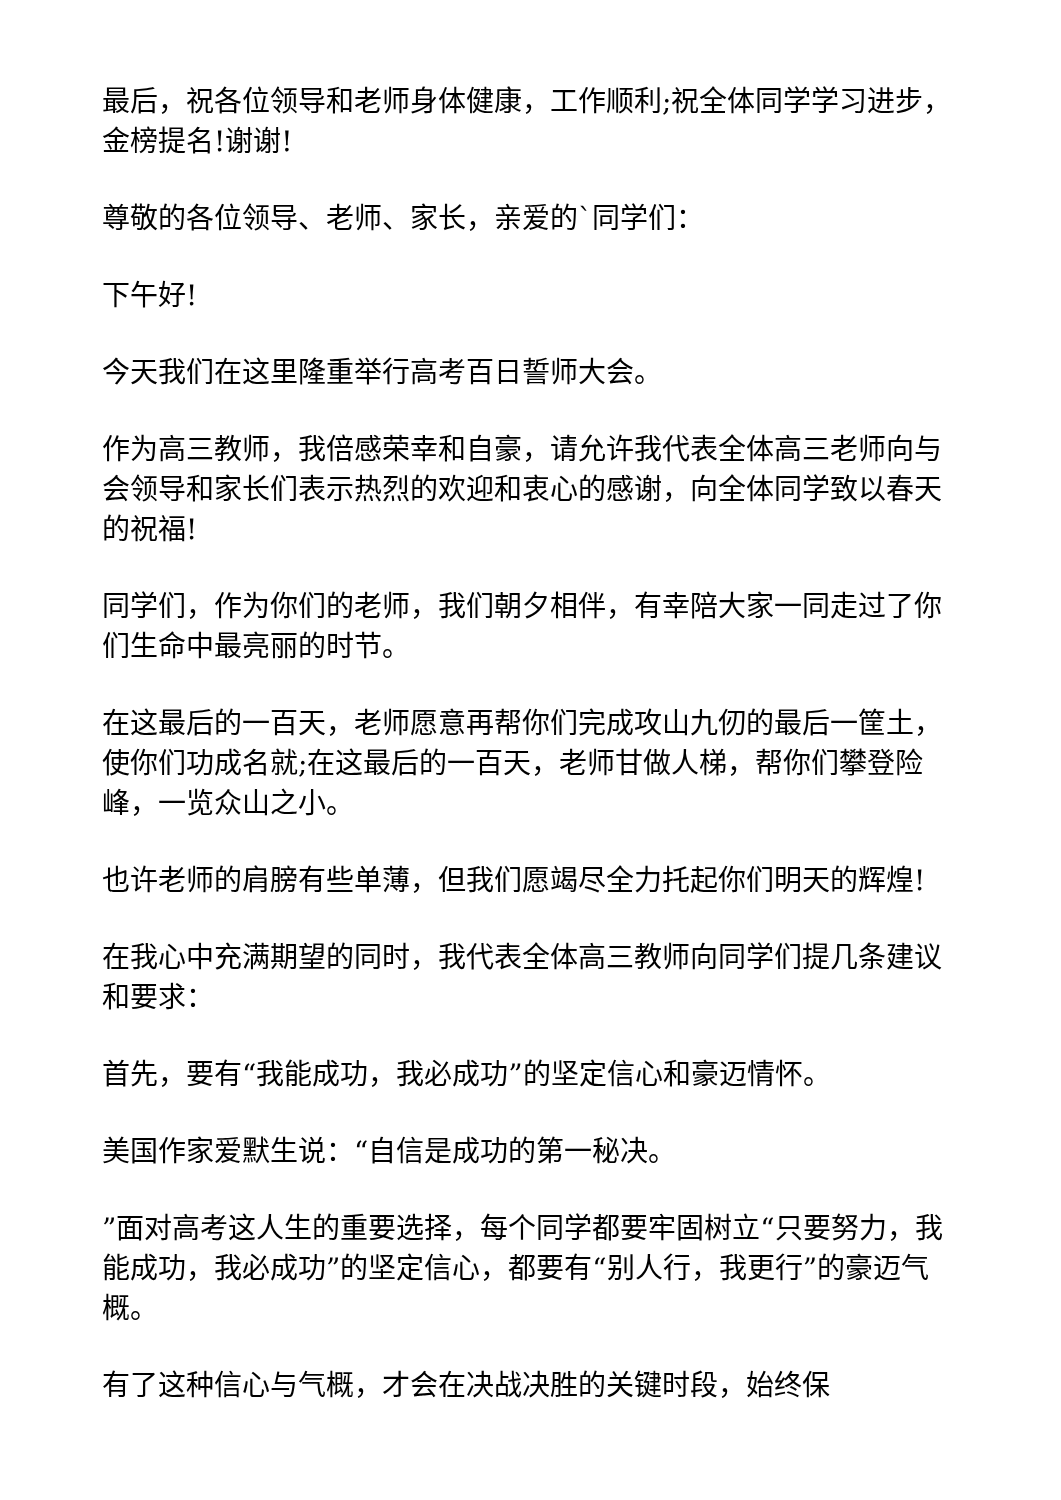最后，祝各位领导和老师身体健康，工作顺利;祝全体同学学习进步，金榜提名!谢谢!
尊敬的各位领导、老师、家长，亲爱的`同学们：
下午好!
今天我们在这里隆重举行高考百日誓师大会。
作为高三教师，我倍感荣幸和自豪，请允许我代表全体高三老师向与会领导和家长们表示热烈的欢迎和衷心的感谢，向全体同学致以春天的祝福!
同学们，作为你们的老师，我们朝夕相伴，有幸陪大家一同走过了你们生命中最亮丽的时节。
在这最后的一百天，老师愿意再帮你们完成攻山九仞的最后一筐土，使你们功成名就;在这最后的一百天，老师甘做人梯，帮你们攀登险峰，一览众山之小。
也许老师的肩膀有些单薄，但我们愿竭尽全力托起你们明天的辉煌!
在我心中充满期望的同时，我代表全体高三教师向同学们提几条建议和要求：
首先，要有“我能成功，我必成功”的坚定信心和豪迈情怀。
美国作家爱默生说：“自信是成功的第一秘决。
”面对高考这人生的重要选择，每个同学都要牢固树立“只要努力，我能成功，我必成功”的坚定信心，都要有“别人行，我更行”的豪迈气概。
有了这种信心与气概，才会在决战决胜的关键时段，始终保